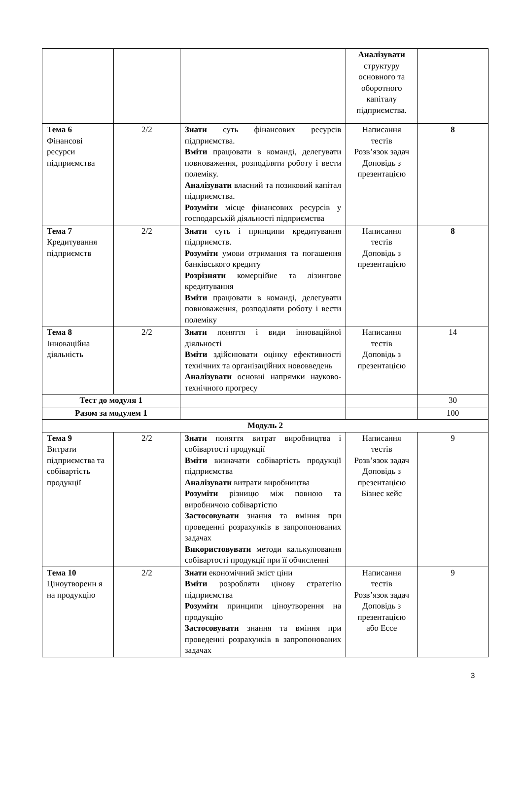| | | | Аналізувати структуру основного та оборотного капіталу підприємства. | |
| Тема 6 Фінансові ресурси підприємства | 2/2 | Знати суть фінансових ресурсів підприємства. Вміти працювати в команді, делегувати повноваження, розподіляти роботу і вести полеміку. Аналізувати власний та позиковий капітал підприємства. Розуміти місце фінансових ресурсів у господарській діяльності підприємства | Написання тестів Розв’язок задач Доповідь з презентацією | 8 |
| Тема 7 Кредитування підприємств | 2/2 | Знати суть і принципи кредитування підприємств. Розуміти умови отримання та погашення банківського кредиту Розрізняти комерційне та лізингове кредитування Вміти працювати в команді, делегувати повноваження, розподіляти роботу і вести полеміку | Написання тестів Доповідь з презентацією | 8 |
| Тема 8 Інноваційна діяльність | 2/2 | Знати поняття і види інноваційної діяльності Вміти здійснювати оцінку ефективності технічних та організаційних нововведень Аналізувати основні напрямки науково-технічного прогресу | Написання тестів Доповідь з презентацією | 14 |
| Тест до модуля 1 | | | | 30 |
| Разом за модулем 1 | | | | 100 |
| Модуль 2 | | | | |
| Тема 9 Витрати підприємства та собівартість продукції | 2/2 | Знати поняття витрат виробництва і собівартості продукції Вміти визначати собівартість продукції підприємства Аналізувати витрати виробництва Розуміти різницю між повною та виробничою собівартістю Застосовувати знання та вміння при проведенні розрахунків в запропонованих задачах Використовувати методи калькулювання собівартості продукції при її обчисленні | Написання тестів Розв’язок задач Доповідь з презентацією Бізнес кейс | 9 |
| Тема 10 Ціноутворенн я на продукцію | 2/2 | Знати економічний зміст ціни Вміти розробляти цінову стратегію підприємства Розуміти принципи ціноутворення на продукцію Застосовувати знання та вміння при проведенні розрахунків в запропонованих задачах | Написання тестів Розв’язок задач Доповідь з презентацією або Ессе | 9 |
3